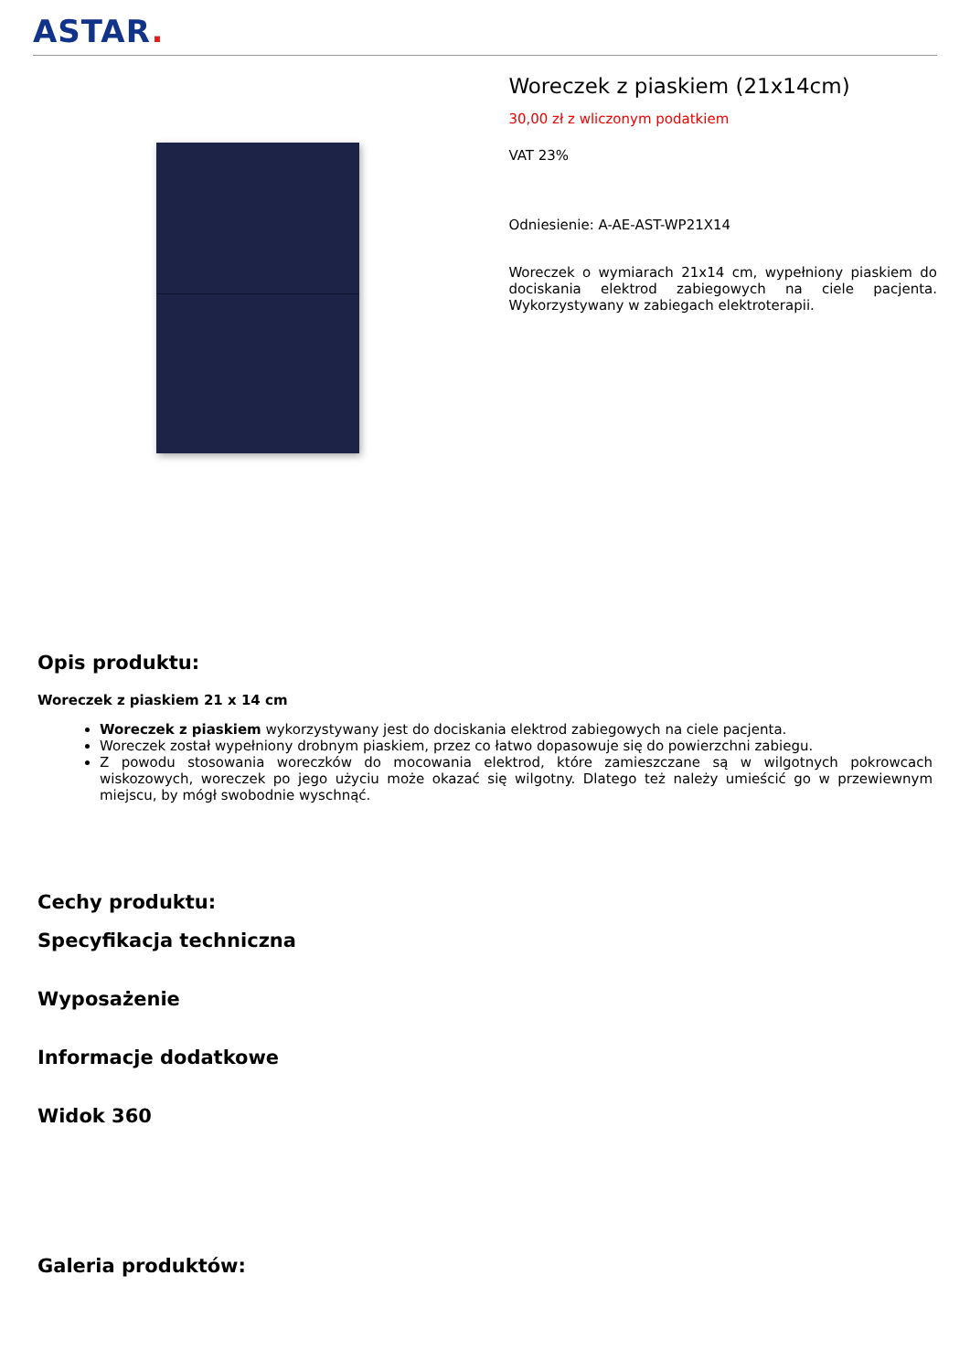ASTAR.
Woreczek z piaskiem (21x14cm)
30,00 zł z wliczonym podatkiem
VAT 23%
Odniesienie: A-AE-AST-WP21X14
Woreczek o wymiarach 21x14 cm, wypełniony piaskiem do dociskania elektrod zabiegowych na ciele pacjenta. Wykorzystywany w zabiegach elektroterapii.
Opis produktu:
Woreczek z piaskiem 21 x 14 cm
Woreczek z piaskiem wykorzystywany jest do dociskania elektrod zabiegowych na ciele pacjenta.
Woreczek został wypełniony drobnym piaskiem, przez co łatwo dopasowuje się do powierzchni zabiegu.
Z powodu stosowania woreczków do mocowania elektrod, które zamieszczane są w wilgotnych pokrowcach wiskozowych, woreczek po jego użyciu może okazać się wilgotny. Dlatego też należy umieścić go w przewiewnym miejscu, by mógł swobodnie wyschnąć.
Cechy produktu:
Specyfikacja techniczna
Wyposażenie
Informacje dodatkowe
Widok 360
Galeria produktów: